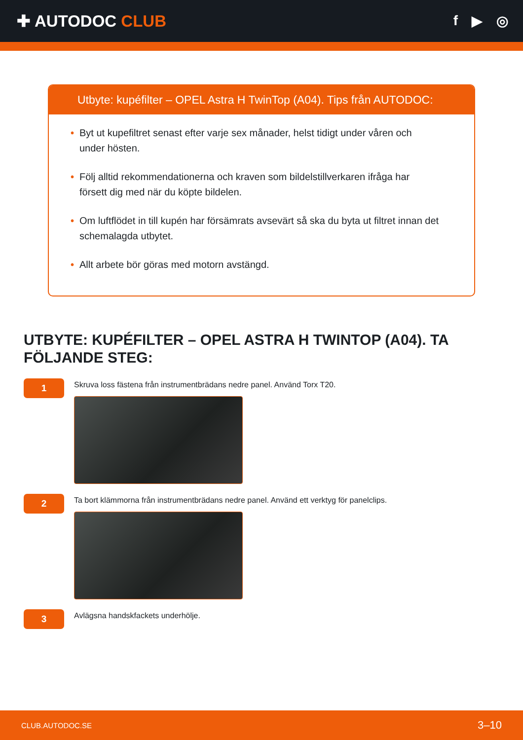✚ AUTODOC CLUB
f ▶ ◎
Utbyte: kupéfilter – OPEL Astra H TwinTop (A04). Tips från AUTODOC:
• Byt ut kupefiltret senast efter varje sex månader, helst tidigt under våren och under hösten.
• Följ alltid rekommendationerna och kraven som bildelstillverkaren ifråga har försett dig med när du köpte bildelen.
• Om luftflödet in till kupén har försämrats avsevärt så ska du byta ut filtret innan det schemalagda utbytet.
• Allt arbete bör göras med motorn avstängd.
UTBYTE: KUPÉFILTER – OPEL ASTRA H TWINTOP (A04). TA FÖLJANDE STEG:
1
Skruva loss fästena från instrumentbrädans nedre panel. Använd Torx T20.
2
Ta bort klämmorna från instrumentbrädans nedre panel. Använd ett verktyg för panelclips.
3
Avlägsna handskfackets underhölje.
CLUB.AUTODOC.SE 3–10